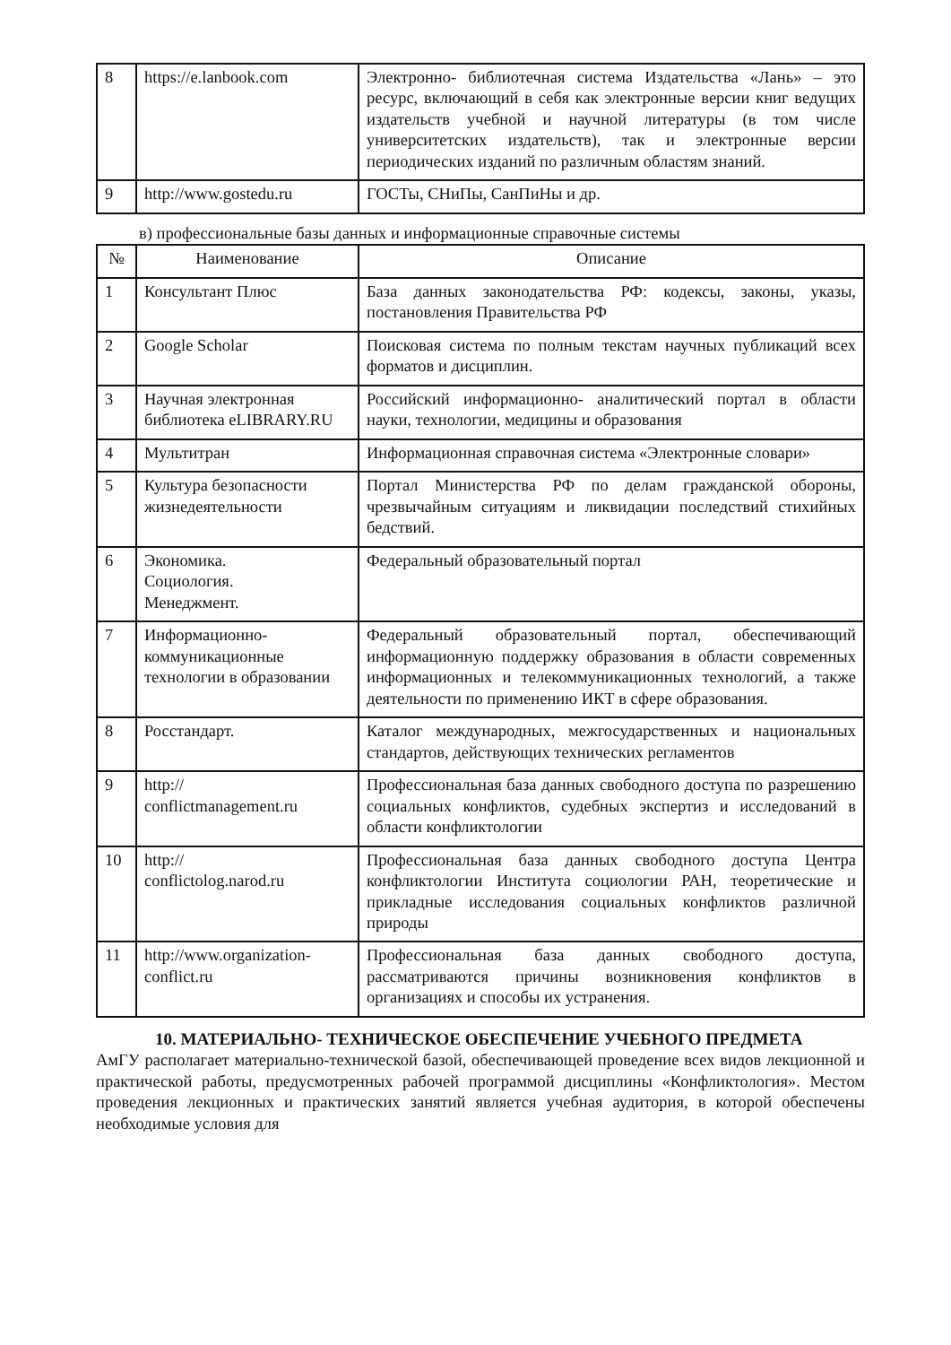| 8 | https://e.lanbook.com | Электронно- библиотечная система Издательства «Лань» – это ресурс, включающий в себя как электронные версии книг ведущих издательств учебной и научной литературы (в том числе университетских издательств), так и электронные версии периодических изданий по различным областям знаний. |
| 9 | http://www.gostedu.ru | ГОСТы, СНиПы, СанПиНы и др. |
в) профессиональные базы данных и информационные справочные системы
| № | Наименование | Описание |
| --- | --- | --- |
| 1 | Консультант Плюс | База данных законодательства РФ: кодексы, законы, указы, постановления Правительства РФ |
| 2 | Google Scholar | Поисковая система по полным текстам научных публикаций всех форматов и дисциплин. |
| 3 | Научная электронная библиотека eLIBRARY.RU | Российский информационно- аналитический портал в области науки, технологии, медицины и образования |
| 4 | Мультитран | Информационная справочная система «Электронные словари» |
| 5 | Культура безопасности жизнедеятельности | Портал Министерства РФ по делам гражданской обороны, чрезвычайным ситуациям и ликвидации последствий стихийных бедствий. |
| 6 | Экономика. Социология. Менеджмент. | Федеральный образовательный портал |
| 7 | Информационно-коммуникационные технологии в образовании | Федеральный образовательный портал, обеспечивающий информационную поддержку образования в области современных информационных и телекоммуникационных технологий, а также деятельности по применению ИКТ в сфере образования. |
| 8 | Росстандарт. | Каталог международных, межгосударственных и национальных стандартов, действующих технических регламентов |
| 9 | http:// conflictmanagement.ru | Профессиональная база данных свободного доступа по разрешению социальных конфликтов, судебных экспертиз и исследований в области конфликтологии |
| 10 | http:// conflictolog.narod.ru | Профессиональная база данных свободного доступа Центра конфликтологии Института социологии РАН, теоретические и прикладные исследования социальных конфликтов различной природы |
| 11 | http://www.organization-conflict.ru | Профессиональная база данных свободного доступа, рассматриваются причины возникновения конфликтов в организациях и способы их устранения. |
10. МАТЕРИАЛЬНО- ТЕХНИЧЕСКОЕ ОБЕСПЕЧЕНИЕ УЧЕБНОГО ПРЕДМЕТА
АмГУ располагает материально-технической базой, обеспечивающей проведение всех видов лекционной и практической работы, предусмотренных рабочей программой дисциплины «Конфликтология». Местом проведения лекционных и практических занятий является учебная аудитория, в которой обеспечены необходимые условия для